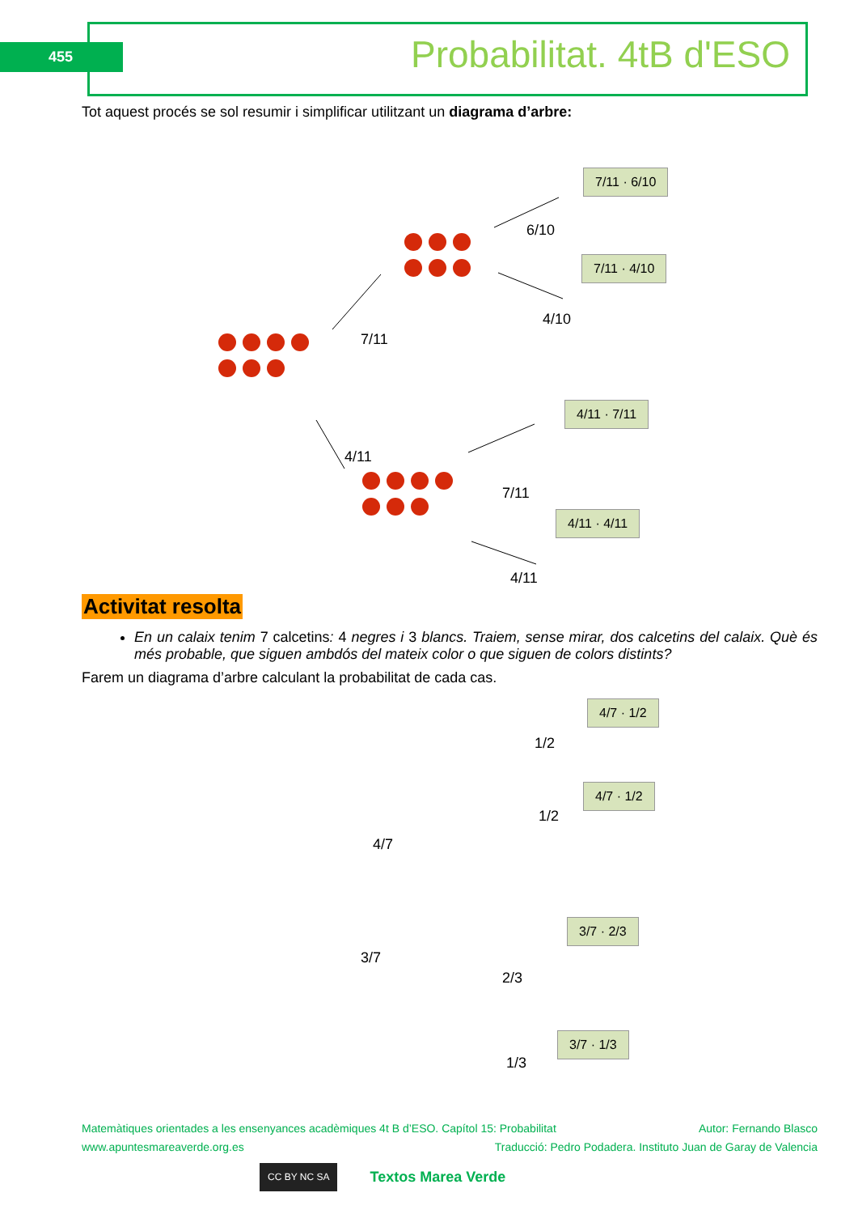455 Probabilitat. 4tB d'ESO
Tot aquest procés se sol resumir i simplificar utilitzant un diagrama d’arbre:
7/11 · 6/10
7/11 · 4/10
4/11 · 7/11
4/11 · 4/11
7/11
4/11
6/10
4/10
7/11
4/11
Activitat resolta
En un calaix tenim 7 calcetins: 4 negres i 3 blancs. Traiem, sense mirar, dos calcetins del calaix. Què és més probable, que siguen ambdós del mateix color o que siguen de colors distints?
Farem un diagrama d’arbre calculant la probabilitat de cada cas.
4/7 · 1/2
4/7 · 1/2
3/7 · 2/3
3/7 · 1/3
4/7
3/7
1/2
1/2
2/3
1/3
Matemàtiques orientades a les ensenyances acadèmiques 4t B d’ESO. Capítol 15: Probabilitat Autor: Fernando Blasco
www.apuntesmareaverde.org.es Traducció: Pedro Podadera. Instituto Juan de Garay de Valencia
CC BY NC SA Textos Marea Verde